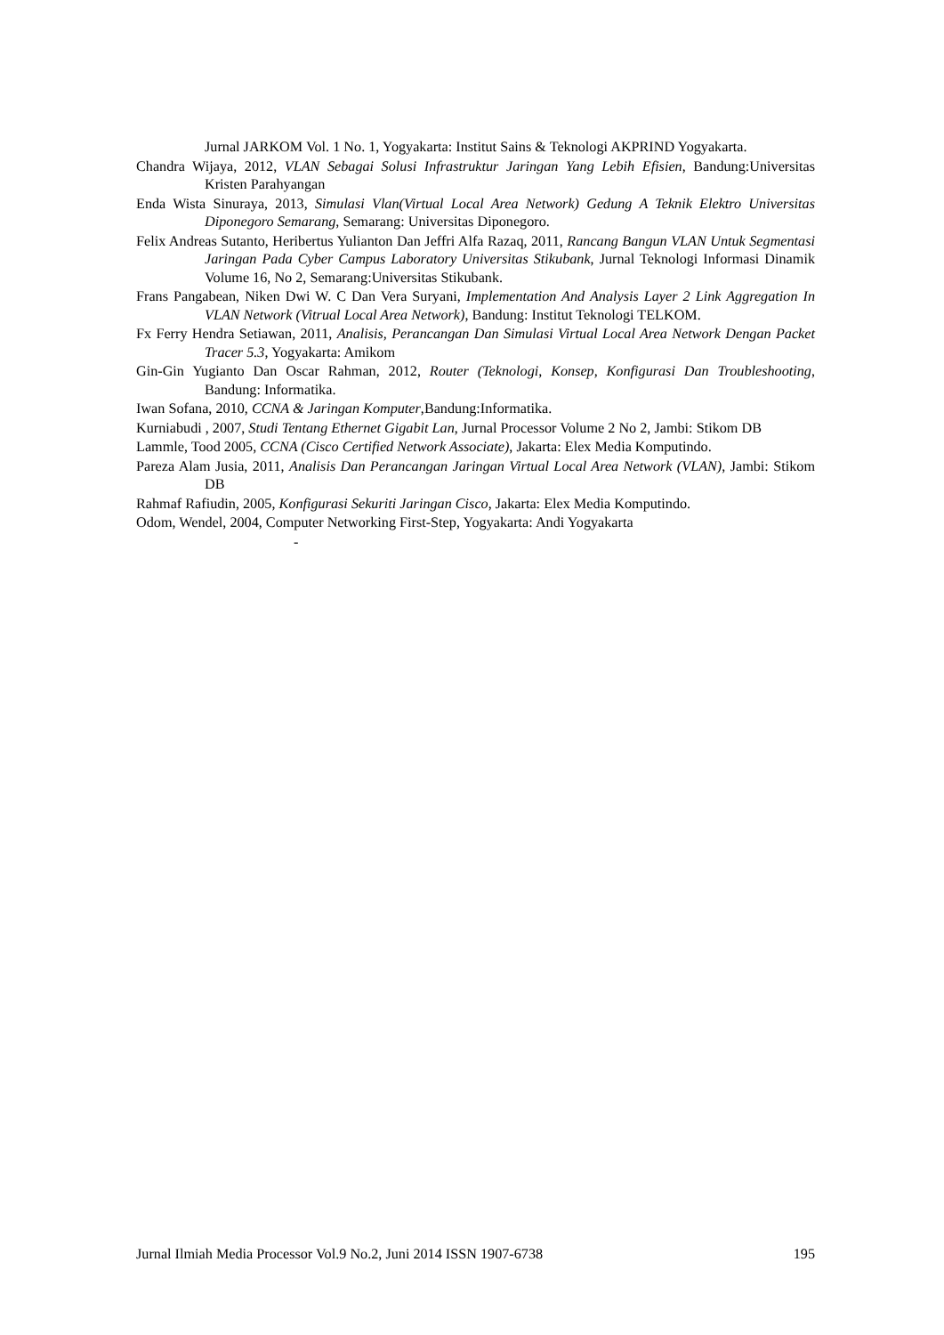Jurnal JARKOM Vol. 1 No. 1, Yogyakarta: Institut Sains & Teknologi AKPRIND Yogyakarta.
Chandra Wijaya, 2012, VLAN Sebagai Solusi Infrastruktur Jaringan Yang Lebih Efisien, Bandung:Universitas Kristen Parahyangan
Enda Wista Sinuraya, 2013, Simulasi Vlan(Virtual Local Area Network) Gedung A Teknik Elektro Universitas Diponegoro Semarang, Semarang: Universitas Diponegoro.
Felix Andreas Sutanto, Heribertus Yulianton Dan Jeffri Alfa Razaq, 2011, Rancang Bangun VLAN Untuk Segmentasi Jaringan Pada Cyber Campus Laboratory Universitas Stikubank, Jurnal Teknologi Informasi Dinamik Volume 16, No 2, Semarang:Universitas Stikubank.
Frans Pangabean, Niken Dwi W. C Dan Vera Suryani, Implementation And Analysis Layer 2 Link Aggregation In VLAN Network (Vitrual Local Area Network), Bandung: Institut Teknologi TELKOM.
Fx Ferry Hendra Setiawan, 2011, Analisis, Perancangan Dan Simulasi Virtual Local Area Network Dengan Packet Tracer 5.3, Yogyakarta: Amikom
Gin-Gin Yugianto Dan Oscar Rahman, 2012, Router (Teknologi, Konsep, Konfigurasi Dan Troubleshooting, Bandung: Informatika.
Iwan Sofana, 2010, CCNA & Jaringan Komputer,Bandung:Informatika.
Kurniabudi , 2007, Studi Tentang Ethernet Gigabit Lan, Jurnal Processor Volume 2 No 2, Jambi: Stikom DB
Lammle, Tood 2005, CCNA (Cisco Certified Network Associate), Jakarta: Elex Media Komputindo.
Pareza Alam Jusia, 2011, Analisis Dan Perancangan Jaringan Virtual Local Area Network (VLAN), Jambi: Stikom DB
Rahmaf Rafiudin, 2005, Konfigurasi Sekuriti Jaringan Cisco, Jakarta: Elex Media Komputindo.
Odom, Wendel, 2004, Computer Networking First-Step, Yogyakarta: Andi Yogyakarta
-
Jurnal Ilmiah Media Processor Vol.9 No.2, Juni 2014 ISSN 1907-6738 195